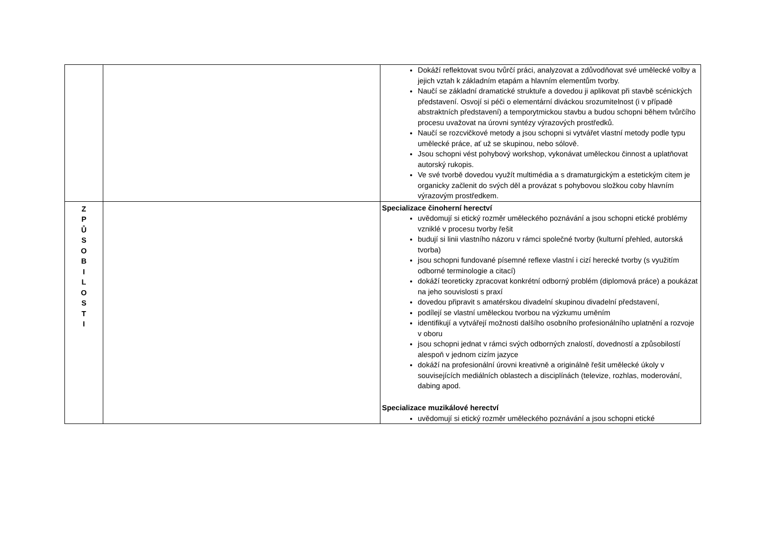| | | Dokáží reflektovat svou tvůrčí práci, analyzovat a zdůvodňovat své umělecké volby a jejich vztah k základním etapám a hlavním elementům tvorby. Naučí se základní dramatické struktuře a dovedou ji aplikovat při stavbě scénických představení. Osvojí si péči o elementární diváckou srozumitelnost (i v případě abstraktních představení) a temporytmickou stavbu a budou schopni během tvůrčího procesu uvažovat na úrovni syntézy výrazových prostředků. Naučí se rozcvičkové metody a jsou schopni si vytvářet vlastní metody podle typu umělecké práce, ať už se skupinou, nebo sólově. Jsou schopni vést pohybový workshop, vykonávat uměleckou činnost a uplatňovat autorský rukopis. Ve své tvorbě dovedou využít multimédia a s dramaturgickým a estetickým citem je organicky začlenit do svých děl a provázat s pohybovou složkou coby hlavním výrazovým prostředkem. |
| Z P Ů S O B I L O S T I | | Specializace činoherní herectví uvědomují si etický rozměr uměleckého poznávání a jsou schopni etické problémy vzniklé v procesu tvorby řešit budují si linii vlastního názoru v rámci společné tvorby (kulturní přehled, autorská tvorba) jsou schopni fundované písemné reflexe vlastní i cizí herecké tvorby (s využitím odborné terminologie a citací) dokáží teoreticky zpracovat konkrétní odborný problém (diplomová práce) a poukázat na jeho souvislosti s praxí dovedou připravit s amatérskou divadelní skupinou divadelní představení, podílejí se vlastní uměleckou tvorbou na výzkumu uměním identifikují a vytvářejí možnosti dalšího osobního profesionálního uplatnění a rozvoje v oboru jsou schopni jednat v rámci svých odborných znalostí, dovedností a způsobilostí alespoň v jednom cizím jazyce dokáží na profesionální úrovni kreativně a originálně řešit umělecké úkoly v souvisejících mediálních oblastech a disciplínách (televize, rozhlas, moderování, dabing apod. Specializace muzikálové herectví uvědomují si etický rozměr uměleckého poznávání a jsou schopni etické |